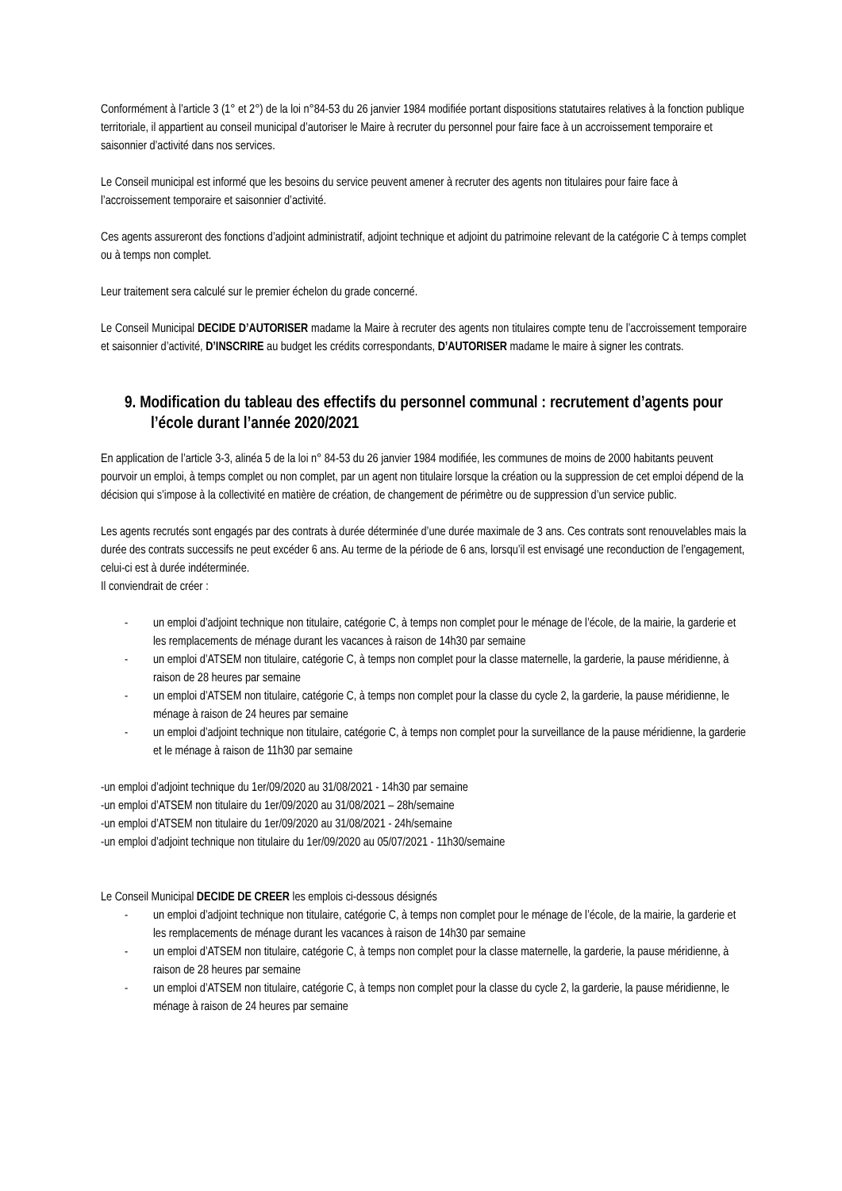Conformément à l’article 3 (1° et 2°) de la loi n°84-53 du 26 janvier 1984 modifiée portant dispositions statutaires relatives à la fonction publique territoriale, il appartient au conseil municipal d’autoriser le Maire à recruter du personnel pour faire face à un accroissement temporaire et saisonnier d’activité dans nos services.
Le Conseil municipal est informé que les besoins du service peuvent amener à recruter des agents non titulaires pour faire face à l’accroissement temporaire et saisonnier d’activité.
Ces agents assureront des fonctions d’adjoint administratif, adjoint technique et adjoint du patrimoine relevant de la catégorie C à temps complet ou à temps non complet.
Leur traitement sera calculé sur le premier échelon du grade concerné.
Le Conseil Municipal DECIDE D’AUTORISER madame la Maire à recruter des agents non titulaires compte tenu de l’accroissement temporaire et saisonnier d’activité, D’INSCRIRE au budget les crédits correspondants, D’AUTORISER madame le maire à signer les contrats.
9. Modification du tableau des effectifs du personnel communal : recrutement d’agents pour l’école durant l’année 2020/2021
En application de l’article 3-3, alinéa 5 de la loi n° 84-53 du 26 janvier 1984 modifiée, les communes de moins de 2000 habitants peuvent pourvoir un emploi, à temps complet ou non complet, par un agent non titulaire lorsque la création ou la suppression de cet emploi dépend de la décision qui s’impose à la collectivité en matière de création, de changement de périmètre ou de suppression d’un service public.
Les agents recrutés sont engagés par des contrats à durée déterminée d’une durée maximale de 3 ans. Ces contrats sont renouvelables mais la durée des contrats successifs ne peut excéder 6 ans. Au terme de la période de 6 ans, lorsqu’il est envisagé une reconduction de l’engagement, celui-ci est à durée indéterminée.
Il conviendrait de créer :
- un emploi d’adjoint technique non titulaire, catégorie C, à temps non complet pour le ménage de l’école, de la mairie, la garderie et les remplacements de ménage durant les vacances à raison de 14h30 par semaine
- un emploi d’ATSEM non titulaire, catégorie C, à temps non complet pour la classe maternelle, la garderie, la pause méridienne, à raison de 28 heures par semaine
- un emploi d’ATSEM non titulaire, catégorie C, à temps non complet pour la classe du cycle 2, la garderie, la pause méridienne, le ménage à raison de 24 heures par semaine
- un emploi d’adjoint technique non titulaire, catégorie C, à temps non complet pour la surveillance de la pause méridienne, la garderie et le ménage à raison de 11h30 par semaine
-un emploi d’adjoint technique du 1er/09/2020 au 31/08/2021 - 14h30 par semaine
-un emploi d’ATSEM non titulaire du 1er/09/2020 au 31/08/2021 – 28h/semaine
-un emploi d’ATSEM non titulaire du 1er/09/2020 au 31/08/2021 - 24h/semaine
-un emploi d’adjoint technique non titulaire du 1er/09/2020 au 05/07/2021 - 11h30/semaine
Le Conseil Municipal DECIDE DE CREER les emplois ci-dessous désignés
- un emploi d’adjoint technique non titulaire, catégorie C, à temps non complet pour le ménage de l’école, de la mairie, la garderie et les remplacements de ménage durant les vacances à raison de 14h30 par semaine
- un emploi d’ATSEM non titulaire, catégorie C, à temps non complet pour la classe maternelle, la garderie, la pause méridienne, à raison de 28 heures par semaine
- un emploi d’ATSEM non titulaire, catégorie C, à temps non complet pour la classe du cycle 2, la garderie, la pause méridienne, le ménage à raison de 24 heures par semaine